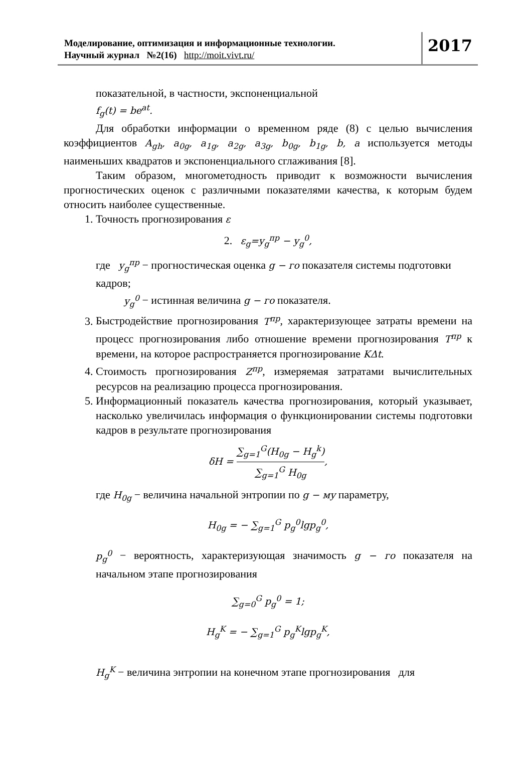Моделирование, оптимизация и информационные технологии.
Научный журнал №2(16) http://moit.vivt.ru/
2017
показательной, в частности, экспоненциальной
f<sub>g</sub>(t) = be<sup>at</sup>.
Для обработки информации о временном ряде (8) с целью вычисления коэффициентов A<sub>gh</sub>, a<sub>0g</sub>, a<sub>1g</sub>, a<sub>2g</sub>, a<sub>3g</sub>, b<sub>0g</sub>, b<sub>1g</sub>, b, a используется методы наименьших квадратов и экспоненциального сглаживания [8].
Таким образом, многометодность приводит к возможности вычисления прогностических оценок с различными показателями качества, к которым будем относить наиболее существенные.
1. Точность прогнозирования ε
2. ε<sub>g</sub>=y<sub>g</sub><sup>пр</sup> − y<sub>g</sub><sup>0</sup>,
где y<sub>g</sub><sup>пр</sup> − прогностическая оценка g − го показателя системы подготовки
кадров;
y<sub>g</sub><sup>0</sup> − истинная величина g − го показателя.
3. Быстродействие прогнозирования T<sup>пр</sup>, характеризующее затраты времени на процесс прогнозирования либо отношение времени прогнозирования T<sup>пр</sup> к времени, на которое распространяется прогнозирование KΔt.
4. Стоимость прогнозирования Z<sup>пр</sup>, измеряемая затратами вычислительных ресурсов на реализацию процесса прогнозирования.
5. Информационный показатель качества прогнозирования, который указывает, насколько увеличилась информация о функционировании системы подготовки кадров в результате прогнозирования
δH = ∑<sub>g=1</sub><sup>G</sup>(H<sub>0g</sub> − H<sub>g</sub><sup>k</sup>) ∑<sub>g=1</sub><sup>G</sup> H<sub>0g</sub>,
где H<sub>0g</sub> − величина начальной энтропии по g − му параметру,
H<sub>0g</sub> = − ∑<sub>g=1</sub><sup>G</sup> p<sub>g</sub><sup>0</sup>lgp<sub>g</sub><sup>0</sup>,
p<sub>g</sub><sup>0</sup> − вероятность, характеризующая значимость g − го показателя на начальном этапе прогнозирования
∑<sub>g=0</sub><sup>G</sup> p<sub>g</sub><sup>0</sup> = 1;
H<sub>g</sub><sup>K</sup> = − ∑<sub>g=1</sub><sup>G</sup> p<sub>g</sub><sup>K</sup>lgp<sub>g</sub><sup>K</sup>,
H<sub>g</sub><sup>K</sup> − величина энтропии на конечном этапе прогнозирования для